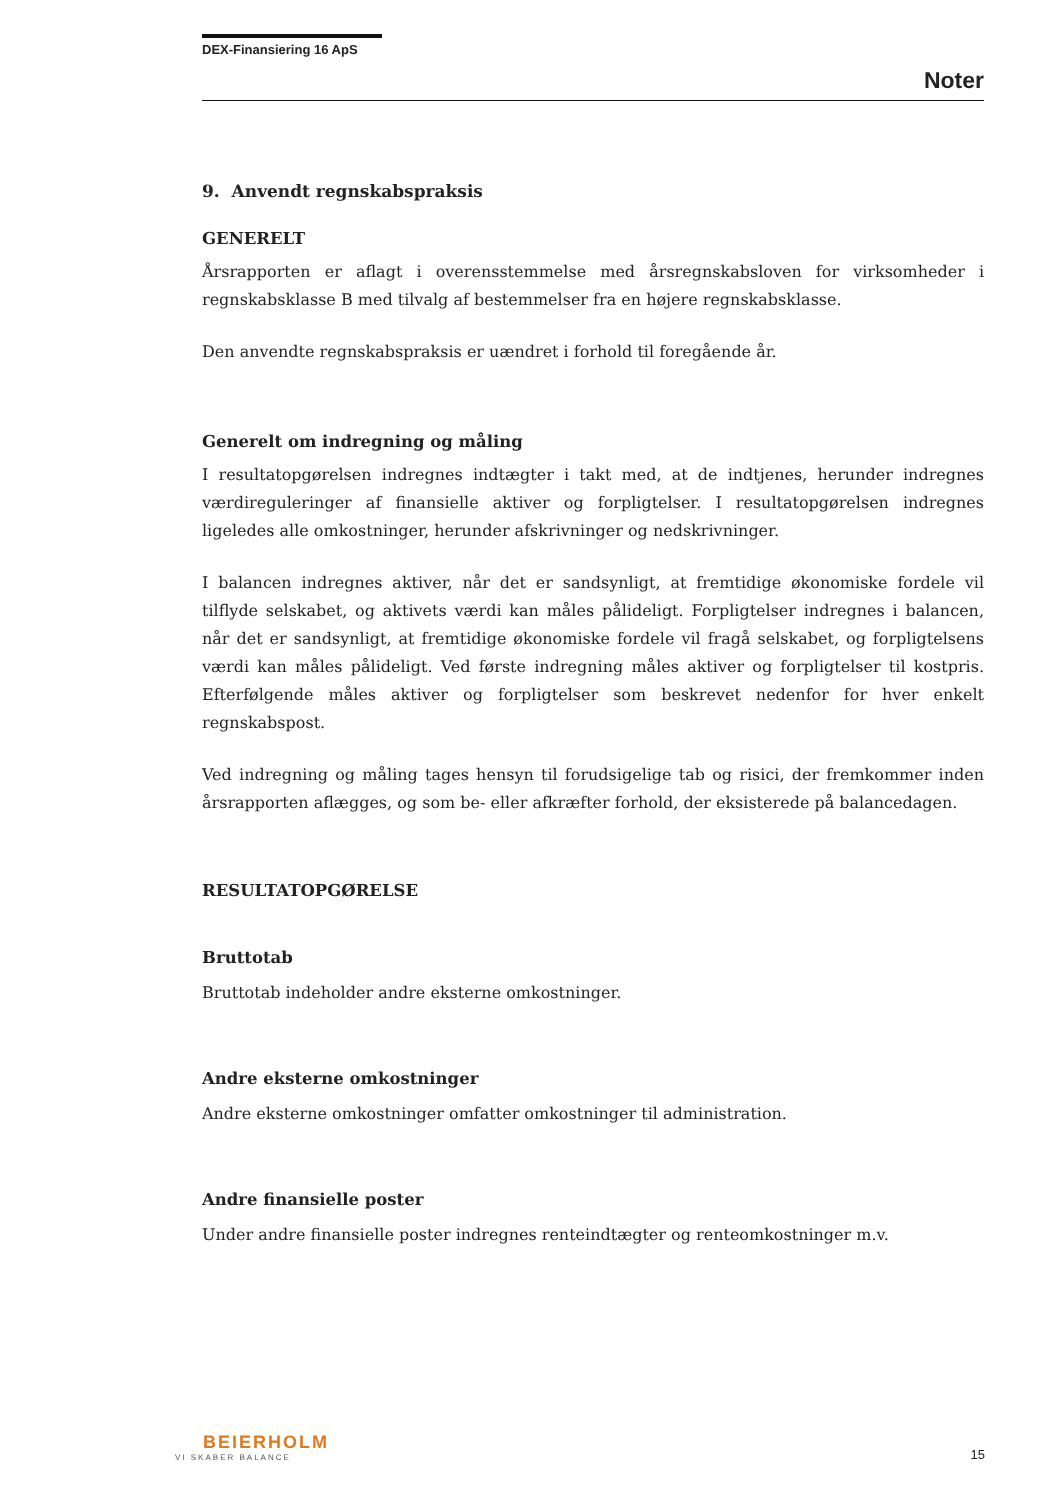DEX-Finansiering 16 ApS
Noter
9. Anvendt regnskabspraksis
GENERELT
Årsrapporten er aflagt i overensstemmelse med årsregnskabsloven for virksomheder i regnskabsklasse B med tilvalg af bestemmelser fra en højere regnskabsklasse.
Den anvendte regnskabspraksis er uændret i forhold til foregående år.
Generelt om indregning og måling
I resultatopgørelsen indregnes indtægter i takt med, at de indtjenes, herunder indregnes værdireguleringer af finansielle aktiver og forpligtelser. I resultatopgørelsen indregnes ligeledes alle omkostninger, herunder afskrivninger og nedskrivninger.
I balancen indregnes aktiver, når det er sandsynligt, at fremtidige økonomiske fordele vil tilflyde selskabet, og aktivets værdi kan måles pålideligt. Forpligtelser indregnes i balancen, når det er sandsynligt, at fremtidige økonomiske fordele vil fragå selskabet, og forpligtelsens værdi kan måles pålideligt. Ved første indregning måles aktiver og forpligtelser til kostpris. Efterfølgende måles aktiver og forpligtelser som beskrevet nedenfor for hver enkelt regnskabspost.
Ved indregning og måling tages hensyn til forudsigelige tab og risici, der fremkommer inden årsrapporten aflægges, og som be- eller afkræfter forhold, der eksisterede på balancedagen.
RESULTATOPGØRELSE
Bruttotab
Bruttotab indeholder andre eksterne omkostninger.
Andre eksterne omkostninger
Andre eksterne omkostninger omfatter omkostninger til administration.
Andre finansielle poster
Under andre finansielle poster indregnes renteindtægter og renteomkostninger m.v.
BEIERHOLM
VI SKABER BALANCE
15